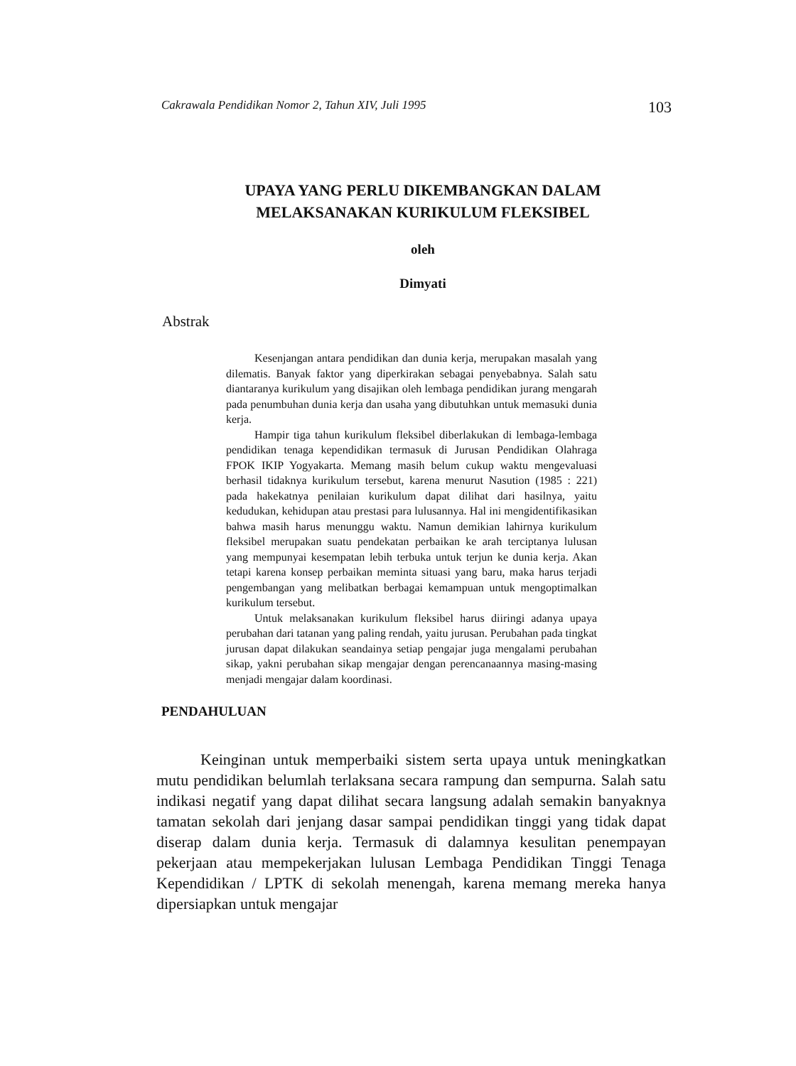Cakrawala Pendidikan Nomor 2, Tahun XIV, Juli 1995 103
UPAYA YANG PERLU DIKEMBANGKAN DALAM
MELAKSANAKAN KURIKULUM FLEKSIBEL
oleh
Dimyati
Abstrak
Kesenjangan antara pendidikan dan dunia kerja, merupakan masalah yang dilematis. Banyak faktor yang diperkirakan sebagai penyebabnya. Salah satu diantaranya kurikulum yang disajikan oleh lembaga pendidikan jurang mengarah pada penumbuhan dunia kerja dan usaha yang dibutuhkan untuk memasuki dunia kerja.
Hampir tiga tahun kurikulum fleksibel diberlakukan di lembaga-lembaga pendidikan tenaga kependidikan termasuk di Jurusan Pendidikan Olahraga FPOK IKIP Yogyakarta. Memang masih belum cukup waktu mengevaluasi berhasil tidaknya kurikulum tersebut, karena menurut Nasution (1985 : 221) pada hakekatnya penilaian kurikulum dapat dilihat dari hasilnya, yaitu kedudukan, kehidupan atau prestasi para lulusannya. Hal ini mengidentifikasikan bahwa masih harus menunggu waktu. Namun demikian lahirnya kurikulum fleksibel merupakan suatu pendekatan perbaikan ke arah terciptanya lulusan yang mempunyai kesempatan lebih terbuka untuk terjun ke dunia kerja. Akan tetapi karena konsep perbaikan meminta situasi yang baru, maka harus terjadi pengembangan yang melibatkan berbagai kemampuan untuk mengoptimalkan kurikulum tersebut.
Untuk melaksanakan kurikulum fleksibel harus diiringi adanya upaya perubahan dari tatanan yang paling rendah, yaitu jurusan. Perubahan pada tingkat jurusan dapat dilakukan seandainya setiap pengajar juga mengalami perubahan sikap, yakni perubahan sikap mengajar dengan perencanaannya masing-masing menjadi mengajar dalam koordinasi.
PENDAHULUAN
Keinginan untuk memperbaiki sistem serta upaya untuk meningkatkan mutu pendidikan belumlah terlaksana secara rampung dan sempurna. Salah satu indikasi negatif yang dapat dilihat secara langsung adalah semakin banyaknya tamatan sekolah dari jenjang dasar sampai pendidikan tinggi yang tidak dapat diserap dalam dunia kerja. Termasuk di dalamnya kesulitan penempayan pekerjaan atau mempekerjakan lulusan Lembaga Pendidikan Tinggi Tenaga Kependidikan / LPTK di sekolah menengah, karena memang mereka hanya dipersiapkan untuk mengajar